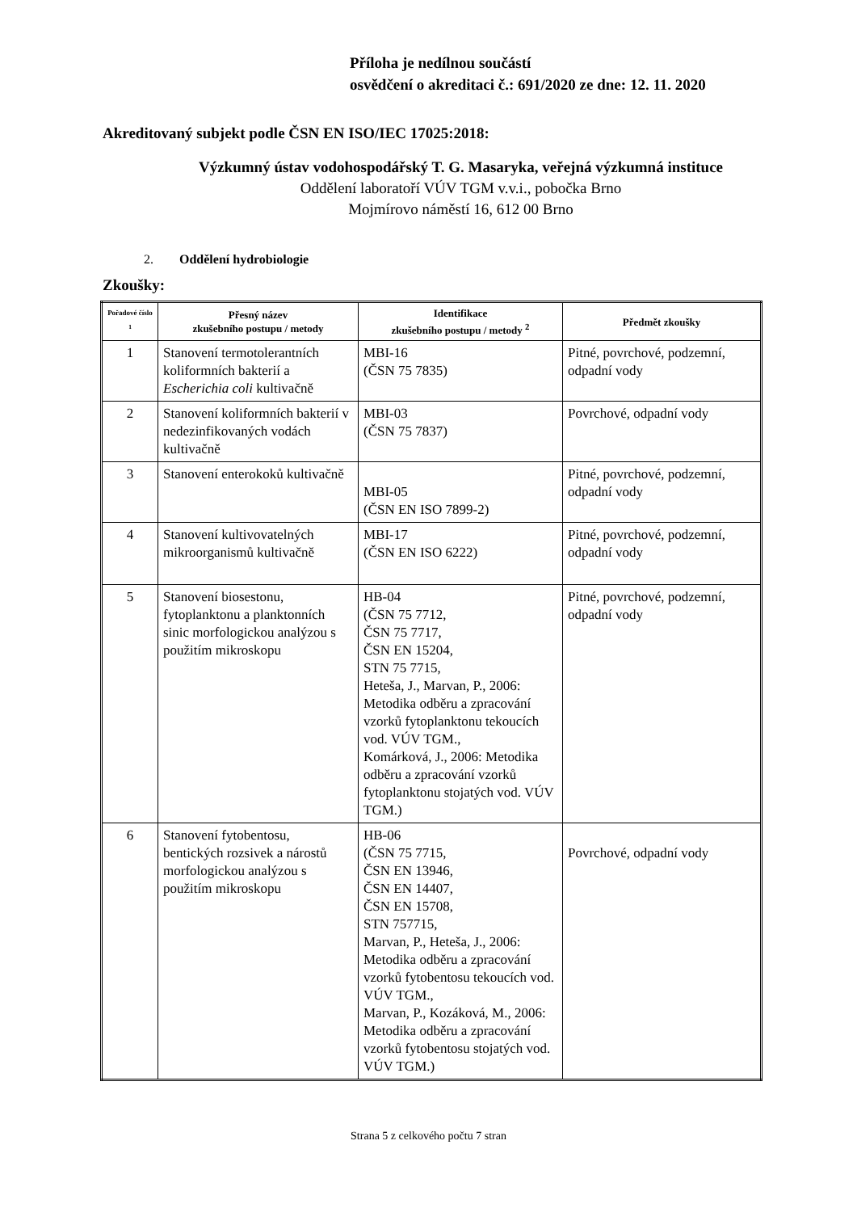Příloha je nedílnou součástí
osvědčení o akreditaci č.: 691/2020 ze dne: 12. 11. 2020
Akreditovaný subjekt podle ČSN EN ISO/IEC 17025:2018:
Výzkumný ústav vodohospodářský T. G. Masaryka, veřejná výzkumná instituce
Oddělení laboratoří VÚV TGM v.v.i., pobočka Brno
Mojmírovo náměstí 16, 612 00 Brno
2. Oddělení hydrobiologie
Zkoušky:
| Pořadové číslo <sup>1</sup> | Přesný název zkušebního postupu / metody | Identifikace zkušebního postupu / metody <sup>2</sup> | Předmět zkoušky |
| --- | --- | --- | --- |
| 1 | Stanovení termotolerantních koliformních bakterií a Escherichia coli kultivačně | MBI-16 (ČSN 75 7835) | Pitné, povrchové, podzemní, odpadní vody |
| 2 | Stanovení koliformních bakterií v nedezinfikovaných vodách kultivačně | MBI-03 (ČSN 75 7837) | Povrchové, odpadní vody |
| 3 | Stanovení enterokoků kultivačně | MBI-05 (ČSN EN ISO 7899-2) | Pitné, povrchové, podzemní, odpadní vody |
| 4 | Stanovení kultivovatelných mikroorganismů kultivačně | MBI-17 (ČSN EN ISO 6222) | Pitné, povrchové, podzemní, odpadní vody |
| 5 | Stanovení biosestonu, fytoplanktonu a planktonních sinic morfologickou analýzou s použitím mikroskopu | HB-04 (ČSN 75 7712, ČSN 75 7717, ČSN EN 15204, STN 75 7715, Heteša, J., Marvan, P., 2006: Metodika odběru a zpracování vzorků fytoplanktonu tekoucích vod. VÚV TGM., Komárková, J., 2006: Metodika odběru a zpracování vzorků fytoplanktonu stojatých vod. VÚV TGM.) | Pitné, povrchové, podzemní, odpadní vody |
| 6 | Stanovení fytobentosu, bentických rozsivek a nárostů morfologickou analýzou s použitím mikroskopu | HB-06 (ČSN 75 7715, ČSN EN 13946, ČSN EN 14407, ČSN EN 15708, STN 757715, Marvan, P., Heteša, J., 2006: Metodika odběru a zpracování vzorků fytobentosu tekoucích vod. VÚV TGM., Marvan, P., Kozáková, M., 2006: Metodika odběru a zpracování vzorků fytobentosu stojatých vod. VÚV TGM.) | Povrchové, odpadní vody |
Strana 5 z celkového počtu 7 stran